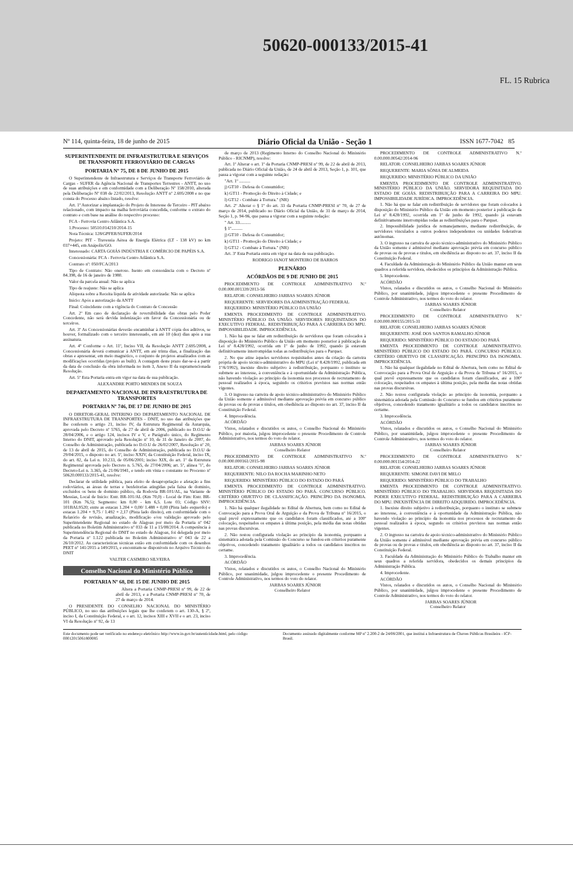50620-000133/2015-41
FL. 15 Rubrica
Nº 114, quinta-feira, 18 de junho de 2015 Diário Oficial da União - Seção 1 ISSN 1677-7042 85
SUPERINTENDENTE DE INFRAESTRUTURA E SERVIÇOS DE TRANSPORTE FERROVIÁRIO DE CARGAS
PORTARIA Nº 75, DE 8 DE JUNHO DE 2015
O Superintendente de Infraestrutura e Serviços de Transporte Ferroviário de Cargas - SUFER da Agência Nacional de Transportes Terrestres - ANTT, no uso de suas atribuições e em conformidade com a Deliberação Nº 158/2010, alterada pela Deliberação Nº 038 de 22/02/2013, Resolução ANTT nº 2.695/2008 e no que consta do Processo abaixo listado, resolve:
Art. 1º Autorizar a implantação do Projeto de Interesse de Terceiro - PIT abaixo relacionado, com impacto na malha ferroviária concedida, conforme o extrato do contrato e com base na análise do respectivo processo:
FCA - Ferrovia Centro Atlântica S.A.
1.Processo: 50510.014210/2014-15
Nota Técnica: 128/GPFER/SUFER/2014
Projeto: PIT - Travessia Aérea de Energia Elétrica (LT - 138 kV) no km 037+445, em Anápolis/GO.
Interessado: CARTA GOIÁS INDÚSTRIA E COMÉRCIO DE PAPÉIS S.A.
Concessionária: FCA - Ferrovia Centro Atlântica S.A.
Contrato nº: 050/FCA/2013
Tipo de Contrato: Não oneroso. Isento em consonância com o Decreto nº 84.398, de 16 de janeiro de 1980.
Valor da parcela anual: Não se aplica
Tipo de reajuste: Não se aplica
Alíquota sobre a Receita líquida de atividade autorizada: Não se aplica
Início: Após a autorização da ANTT
Final: Coincidente com a vigência do Contrato de Concessão
Art. 2º Em caso de declaração de reversibilidade das obras pelo Poder Concedente, não será devida indenização em favor da Concessionária ou de terceiros.
Art. 3º As Concessionárias deverão encaminhar à ANTT cópia dos aditivos, se houver, formalizado com o terceiro interessado, em até 10 (dez) dias após a sua assinatura.
Art. 4º Conforme o Art. 11º, Inciso VII, da Resolução ANTT 2.695/2008, a Concessionária deverá comunicar à ANTT, em até trinta dias, a finalização das obras e apresentar, em meio magnético, o conjunto de projetos atualizados com as modificações ocorridas (projeto as built). A contagem deste prazo dar-se-á a partir da data de conclusão da obra informada no item 3, Anexo II da supramencionada Resolução.
Art. 5º Esta Portaria entra em vigor na data de sua publicação.
ALEXANDRE PORTO MENDES DE SOUZA
DEPARTAMENTO NACIONAL DE INFRAESTRUTURA DE TRANSPORTES
PORTARIA Nº 746, DE 17 DE JUNHO DE 2015
O DIRETOR-GERAL INTERINO DO DEPARTAMENTO NACIONAL DE INFRAESTRUTURA DE TRANSPORTES - DNIT, no uso das atribuições que lhe conferem o artigo 21, inciso IV, da Estrutura Regimental da Autarquia, aprovada pelo Decreto nº 5765, de 27 de abril de 2006, publicado no D.O.U de 28/04/2006, e o artigo 124, incisos IV e V, e Parágrafo único, do Regimento Interno do DNIT, aprovado pela Resolução nº 10, de 31 de Janeiro de 2007, do Conselho de Administração, publicada no D.O.U de 26/02/2007, Resolução nº 20, de 13 de abril de 2015, do Conselho de Administração, publicada no D.O.U de 29/04/2015, o disposto no art. 5º, inciso XXIV, da Constituição Federal, inciso IX, do art. 82, da Lei n. 10.233, de 05/06/2001; inciso XIX, do art. 1º da Estrutura Regimental aprovada pelo Decreto n. 5.765, de 27/04/2006; art. 5º, alínea "i", do Decreto-Lei n. 3.365, de 21/06/1941, e tendo em vista o constante no Processo nº 50620.000133/2015-41, resolve:
Declarar de utilidade pública, para efeito de desapropriação e afetação a fins rodoviários, as áreas de terras e benfeitorias atingidas pela faixa de domínio, excluídos os bens de domínio público, da Rodovia BR-101/AL, na Variante de Messias, Local de Início: Entr. BR-101/AL (Km 70,0) - Local de Fim: Entr. BR-101 (Km 76,5); Segmento: km 0,00 - km 6,5. Lote 03; Código SNV: 101BAL9520; entre as estacas 1.204 + 0,00/ 1.488 + 0,00 (Pista lado esquerdo) e estacas 1.204 + 9,75 / 1.492 + 2,17 (Pista lado direito), em conformidade com o Relatório de revisão, atualização, modificação e/ou validação aprovado pelo Superintendente Regional no estado de Alagoas por meio da Portaria nº 042 publicada no Boletim Administrativo nº 033 de 11 a 15/08/2014. A competência à Superintendência Regional do DNIT no estado de Alagoas, foi delegada por meio da Portaria nº 1.122 publicada no Boletim Administrativo nº 043 de 22 a 26/10/2012. As características técnicas estão em conformidade com os desenhos PEET nº 141/2015 a 149/2015, e encontram-se disponíveis no Arquivo Técnico do DNIT
VALTER CASIMIRO SILVEIRA
Conselho Nacional do Ministério Público
PORTARIA Nº 68, DE 15 DE JUNHO DE 2015
Altera a Portaria CNMP-PRESI nº 99, de 22 de abril de 2013, e a Portaria CNMP-PRESI nº 70, de 27 de março de 2014.
O PRESIDENTE DO CONSELHO NACIONAL DO MINISTÉRIO PÚBLICO, no uso das atribuições legais que lhe conferem o art. 130-A, § 2º, inciso I, da Constituição Federal, e o art. 12, incisos XIII e XVII e o art. 23, inciso VI da Resolução nº 92, de 13
de março de 2013 (Regimento Interno do Conselho Nacional do Ministério Público - RICNMP), resolve:
Art. 1º Alterar o art. 1º da Portaria CNMP-PRESI nº 99, de 22 de abril de 2013, publicada no Diário Oficial da União, de 24 de abril de 2013, Seção 1, p. 101, que passa a vigorar com a seguinte redação:
"Art. 1º ..........
j) GT10 - Defesa do Consumidor;
k) GT11 - Promoção do Direito à Cidade; e
l) GT12 - Combate à Tortura." (NR)
Art. 2º Alterar o § 1º do art. 33 da Portaria CNMP-PRESI nº 70, de 27 de março de 2014, publicado no Diário Oficial da União, de 31 de março de 2014, Seção 1, p. 94-96, que passa a vigorar com a seguinte redação:
" Art. 33..........
§ 1º..........
j) GT10 - Defesa do Consumidor;
k) GT11 - Promoção do Direito à Cidade; e
l) GT12 - Combate à Tortura." (NR)
Art. 3º Esta Portaria entra em vigor na data de sua publicação.
RODRIGO JANOT MONTEIRO DE BARROS
PLENÁRIO
ACÓRDÃOS DE 9 DE JUNHO DE 2015
PROCEDIMENTO DE CONTROLE ADMINISTRATIVO N.º 0.00.000.001339/2013-56
RELATOR: CONSELHEIRO JARBAS SOARES JÚNIOR
REQUERENTE: SERVIDORES DA ADMINISTRAÇÃO FEDERAL
REQUERIDO: MINISTÉRIO PÚBLICO DA UNIÃO
EMENTA PROCEDIMENTO DE CONTROLE ADMINISTRATIVO. MINISTÉRIO PÚBLICO DA UNIÃO. SERVIDORES REQUISITADOS DO EXECUTIVO FEDERAL. REDISTRIBUIÇÃO PARA A CARREIRA DO MPU. IMPOSSIBILIDADE. IMPROCEDÊNCIA.
1. Não há que se falar em redistribuição de servidores que foram colocados à disposição do Ministério Público da União em momento posterior à publicação da Lei nº 8.428/1992, ocorrida em 1º de junho de 1992, quando já estavam definitivamente interrompidas todas as redistribuições para o Parquet.
2. No que atine àqueles servidores requisitados antes da criação da carreira própria de apoio técnico-administrativo do MPU (Lei nº 8.428/1992, publicada em 1º/6/1992), inexiste direito subjetivo à redistribuição, porquanto o instituto se submete ao interesse, à conveniência e à oportunidade da Administração Pública, não havendo violação ao princípio da isonomia nos processos de recrutamento de pessoal realizados à época, seguindo os critérios previstos nas normas então vigentes.
3. O ingresso na carreira de apoio técnico-administrativo do Ministério Público da União somente é admissível mediante aprovação prévia em concurso público de provas ou de provas e títulos, em obediência ao disposto no art. 37, inciso II da Constituição Federal.
4. Improcedência.
ACÓRDÃO
Vistos, relatados e discutidos os autos, o Conselho Nacional do Ministério Público, por maioria, julgou improcedente o presente Procedimento de Controle Administrativo, nos termos do voto do relator.
JARBAS SOARES JÚNIOR
Conselheiro Relator
PROCEDIMENTO DE CONTROLE ADMINISTRATIVO N.º 0.00.000.000161/2015-98
RELATOR: CONSELHEIRO JARBAS SOARES JÚNIOR
REQUERENTE: NILO DA ROCHA MARINHO NETO
REQUERIDO: MINISTÉRIO PÚBLICO DO ESTADO DO PARÁ
EMENTA PROCEDIMENTO DE CONTROLE ADMINISTRATIVO. MINISTÉRIO PÚBLICO DO ESTADO DO PARÁ. CONCURSO PÚBLICO. CRITÉRIO OBJETIVO DE CLASSIFICAÇÃO. PRINCÍPIO DA ISONOMIA. IMPROCEDÊNCIA.
1. Não há qualquer ilegalidade no Edital de Abertura, bem como no Edital de Convocação para a Prova Oral de Arguição e da Prova de Tribuna nº 16/2015, o qual prevê expressamente que os candidatos foram classificados, até a 100ª colocação, respeitados os empates à última posição, pela média das notas obtidas nas provas discursivas.
2. Não restou configurada violação ao princípio da isonomia, porquanto a sistemática adotada pela Comissão do Concurso se fundou em critérios puramente objetivos, concedendo tratamento igualitário a todos os candidatos inscritos no certame.
3. Improcedência.
ACÓRDÃO
Vistos, relatados e discutidos os autos, o Conselho Nacional do Ministério Público, por unanimidade, julgou improcedente o presente Procedimento de Controle Administrativo, nos termos do voto do relator.
JARBAS SOARES JÚNIOR
Conselheiro Relator
PROCEDIMENTO DE CONTROLE ADMINISTRATIVO N.º 0.00.000.00542/2014-96
RELATOR: CONSELHEIRO JARBAS SOARES JÚNIOR
REQUERENTE: MARIA SÔNIA DE ALMEIDA
REQUERIDO: MINISTÉRIO PÚBLICO DA UNIÃO
EMENTA PROCEDIMENTO DE CONTROLE ADMINISTRATIVO. MINISTÉRIO PÚBLICO DA UNIÃO. SERVIDORA REQUISITADA DO ESTADO DE GOIÁS. REDISTRIBUIÇÃO PARA A CARREIRA DO MPU. IMPOSSIBILIDADE JURÍDICA. IMPROCEDÊNCIA.
1. Não há que se falar em redistribuição de servidores que foram colocados à disposição do Ministério Público da União em momento posterior à publicação da Lei nº 8.428/1992, ocorrida em 1º de junho de 1992, quando já estavam definitivamente interrompidas todas as redistribuições para o Parquet.
2. Impossibilidade jurídica de remanejamento, mediante redistribuição, de servidores vinculados a outros poderes independentes ou unidades federativas autônomas.
3. O ingresso na carreira de apoio técnico-administrativo do Ministério Público da União somente é admissível mediante aprovação prévia em concurso público de provas ou de provas e títulos, em obediência ao disposto no art. 37, inciso II da Constituição Federal.
4. Faculdade da Administração do Ministério Público da União manter em seus quadros a referida servidora, obedecidos os princípios da Administração Pública.
5. Improcedente.
ACÓRDÃO
Vistos, relatados e discutidos os autos, o Conselho Nacional do Ministério Público, por unanimidade, julgou improcedente o presente Procedimento de Controle Administrativo, nos termos do voto do relator.
JARBAS SOARES JÚNIOR
Conselheiro Relator
PROCEDIMENTO DE CONTROLE ADMINISTRATIVO N.º 0.00.000.000155/2015-31
RELATOR: CONSELHEIRO JARBAS SOARES JÚNIOR
REQUERENTE: JOSÉ DOS SANTOS RAMALHO JÚNIOR
REQUERIDO: MINISTÉRIO PÚBLICO DO ESTADO DO PARÁ
EMENTA PROCEDIMENTO DE CONTROLE ADMINISTRATIVO. MINISTÉRIO PÚBLICO DO ESTADO DO PARÁ. CONCURSO PÚBLICO. CRITÉRIO OBJETIVO DE CLASSIFICAÇÃO. PRINCÍPIO DA ISONOMIA. IMPROCEDÊNCIA.
1. Não há qualquer ilegalidade no Edital de Abertura, bem como no Edital de Convocação para a Prova Oral de Arguição e da Prova de Tribuna nº 16/2015, o qual prevê expressamente que os candidatos foram classificados, até a 100ª colocação, respeitados os empates à última posição, pela média das notas obtidas nas provas discursivas.
2. Não restou configurada violação ao princípio da isonomia, porquanto a sistemática adotada pela Comissão do Concurso se fundou em critérios puramente objetivos, concedendo tratamento igualitário a todos os candidatos inscritos no certame.
3. Improcedência.
ACÓRDÃO
Vistos, relatados e discutidos os autos, o Conselho Nacional do Ministério Público, por unanimidade, julgou improcedente o presente Procedimento de Controle Administrativo, nos termos do voto do relator.
JARBAS SOARES JÚNIOR
Conselheiro Relator
PROCEDIMENTO DE CONTROLE ADMINISTRATIVO N.º 0.00.000.001154/2014-22
RELATOR: CONSELHEIRO JARBAS SOARES JÚNIOR
REQUERENTE: SIMONE DAVI DE MELO
REQUERIDO: MINISTÉRIO PÚBLICO DO TRABALHO
EMENTA PROCEDIMENTO DE CONTROLE ADMINISTRATIVO. MINISTÉRIO PÚBLICO DO TRABALHO. SERVIDORA REQUISITADA DO PODER EXECUTIVO FEDERAL. REDISTRIBUIÇÃO PARA A CARREIRA DO MPU. INEXISTÊNCIA DE DIREITO ADQUIRIDO. IMPROCEDÊNCIA.
1. Inexiste direito subjetivo à redistribuição, porquanto o instituto se submete ao interesse, à conveniência e à oportunidade da Administração Pública, não havendo violação ao princípio da isonomia nos processos de recrutamento de pessoal realizados à época, segundo os critérios previstos nas normas então vigentes.
2. O ingresso na carreira de apoio técnico-administrativo do Ministério Público da União somente é admissível mediante aprovação prévia em concurso público de provas ou de provas e títulos, em obediência ao disposto no art. 37, inciso II da Constituição Federal.
3. Faculdade da Administração do Ministério Público do Trabalho manter em seus quadros a referida servidora, obedecidos os demais princípios da Administração Pública.
4. Improcedente.
ACÓRDÃO
Vistos, relatados e discutidos os autos, o Conselho Nacional do Ministério Público, por unanimidade, julgou improcedente o presente Procedimento de Controle Administrativo, nos termos do voto do relator.
JARBAS SOARES JÚNIOR
Conselheiro Relator
Este documento pode ser verificado no endereço eletrônico http://www.in.gov.br/autenticidade.html, pelo código 00012015061800085 Documento assinado digitalmente conforme MP nº 2.200-2 de 24/08/2001, que institui a Infraestrutura de Chaves Públicas Brasileira - ICP-Brasil.